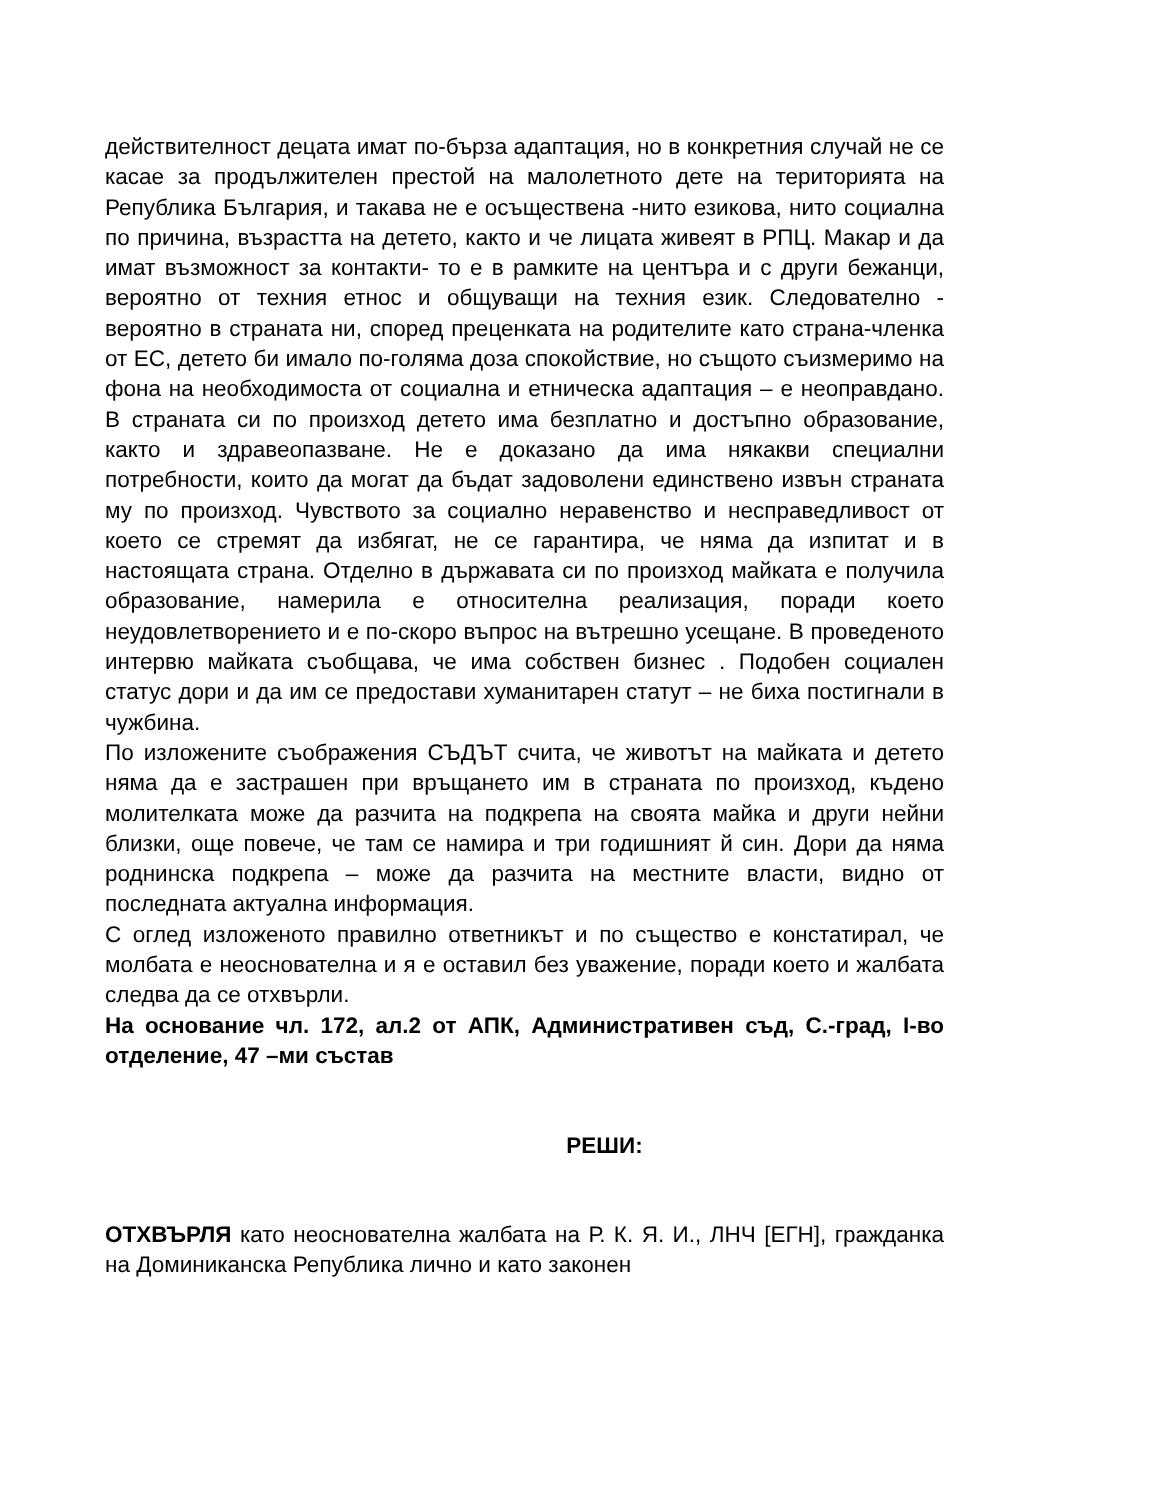действителност децата имат по-бърза адаптация, но в конкретния случай не се касае за продължителен престой на малолетното дете на територията на Република България, и такава не е осъществена -нито езикова, нито социална по причина, възрастта на детето, както и че лицата живеят в РПЦ. Макар и да имат възможност за контакти- то е в рамките на центъра и с други бежанци, вероятно от техния етнос и общуващи на техния език. Следователно - вероятно в страната ни, според преценката на родителите като страна-членка от ЕС, детето би имало по-голяма доза спокойствие, но същото съизмеримо на фона на необходимоста от социална и етническа адаптация – е неоправдано. В страната си по произход детето има безплатно и достъпно образование, както и здравеопазване. Не е доказано да има някакви специални потребности, които да могат да бъдат задоволени единствено извън страната му по произход. Чувството за социално неравенство и несправедливост от което се стремят да избягат, не се гарантира, че няма да изпитат и в настоящата страна. Отделно в държавата си по произход майката е получила образование, намерила е относителна реализация, поради което неудовлетворението и е по-скоро въпрос на вътрешно усещане. В проведеното интервю майката съобщава, че има собствен бизнес . Подобен социален статус дори и да им се предостави хуманитарен статут – не биха постигнали в чужбина.
По изложените съображения СЪДЪТ счита, че животът на майката и детето няма да е застрашен при връщането им в страната по произход, къдено молителката може да разчита на подкрепа на своята майка и други нейни близки, още повече, че там се намира и три годишният й син. Дори да няма роднинска подкрепа – може да разчита на местните власти, видно от последната актуална информация.
С оглед изложеното правилно ответникът и по същество е констатирал, че молбата е неоснователна и я е оставил без уважение, поради което и жалбата следва да се отхвърли.
На основание чл. 172, ал.2 от АПК, Административен съд, С.-град, I-во отделение, 47 –ми състав
РЕШИ:
ОТХВЪРЛЯ като неоснователна жалбата на Р. К. Я. И., ЛНЧ [ЕГН], гражданка на Доминиканска Република лично и като законен